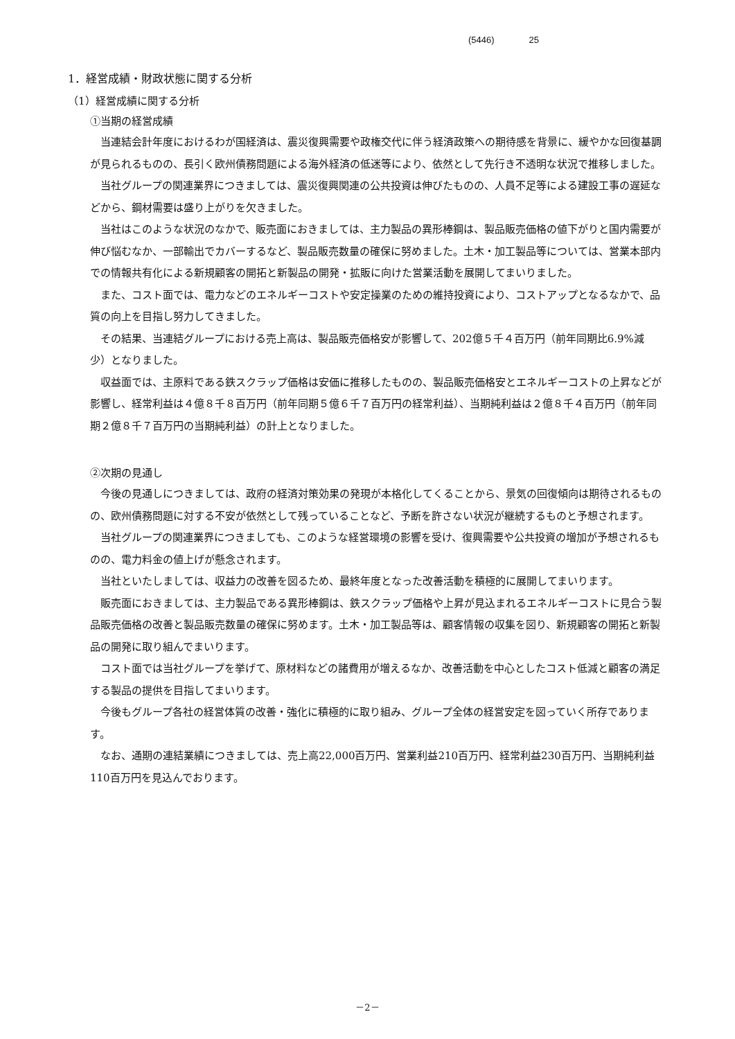(5446) 25
1．経営成績・財政状態に関する分析
（1）経営成績に関する分析
①当期の経営成績
当連結会計年度におけるわが国経済は、震災復興需要や政権交代に伴う経済政策への期待感を背景に、緩やかな回復基調が見られるものの、長引く欧州債務問題による海外経済の低迷等により、依然として先行き不透明な状況で推移しました。
当社グループの関連業界につきましては、震災復興関連の公共投資は伸びたものの、人員不足等による建設工事の遅延などから、鋼材需要は盛り上がりを欠きました。
当社はこのような状況のなかで、販売面におきましては、主力製品の異形棒鋼は、製品販売価格の値下がりと国内需要が伸び悩むなか、一部輸出でカバーするなど、製品販売数量の確保に努めました。土木・加工製品等については、営業本部内での情報共有化による新規顧客の開拓と新製品の開発・拡販に向けた営業活動を展開してまいりました。
また、コスト面では、電力などのエネルギーコストや安定操業のための維持投資により、コストアップとなるなかで、品質の向上を目指し努力してきました。
その結果、当連結グループにおける売上高は、製品販売価格安が影響して、202億５千４百万円（前年同期比6.9%減少）となりました。
収益面では、主原料である鉄スクラップ価格は安価に推移したものの、製品販売価格安とエネルギーコストの上昇などが影響し、経常利益は４億８千８百万円（前年同期５億６千７百万円の経常利益）、当期純利益は２億８千４百万円（前年同期２億８千７百万円の当期純利益）の計上となりました。
②次期の見通し
今後の見通しにつきましては、政府の経済対策効果の発現が本格化してくることから、景気の回復傾向は期待されるものの、欧州債務問題に対する不安が依然として残っていることなど、予断を許さない状況が継続するものと予想されます。
当社グループの関連業界につきましても、このような経営環境の影響を受け、復興需要や公共投資の増加が予想されるものの、電力料金の値上げが懸念されます。
当社といたしましては、収益力の改善を図るため、最終年度となった改善活動を積極的に展開してまいります。
販売面におきましては、主力製品である異形棒鋼は、鉄スクラップ価格や上昇が見込まれるエネルギーコストに見合う製品販売価格の改善と製品販売数量の確保に努めます。土木・加工製品等は、顧客情報の収集を図り、新規顧客の開拓と新製品の開発に取り組んでまいります。
コスト面では当社グループを挙げて、原材料などの諸費用が増えるなか、改善活動を中心としたコスト低減と顧客の満足する製品の提供を目指してまいります。
今後もグループ各社の経営体質の改善・強化に積極的に取り組み、グループ全体の経営安定を図っていく所存であります。
なお、通期の連結業績につきましては、売上高22,000百万円、営業利益210百万円、経常利益230百万円、当期純利益110百万円を見込んでおります。
－2－